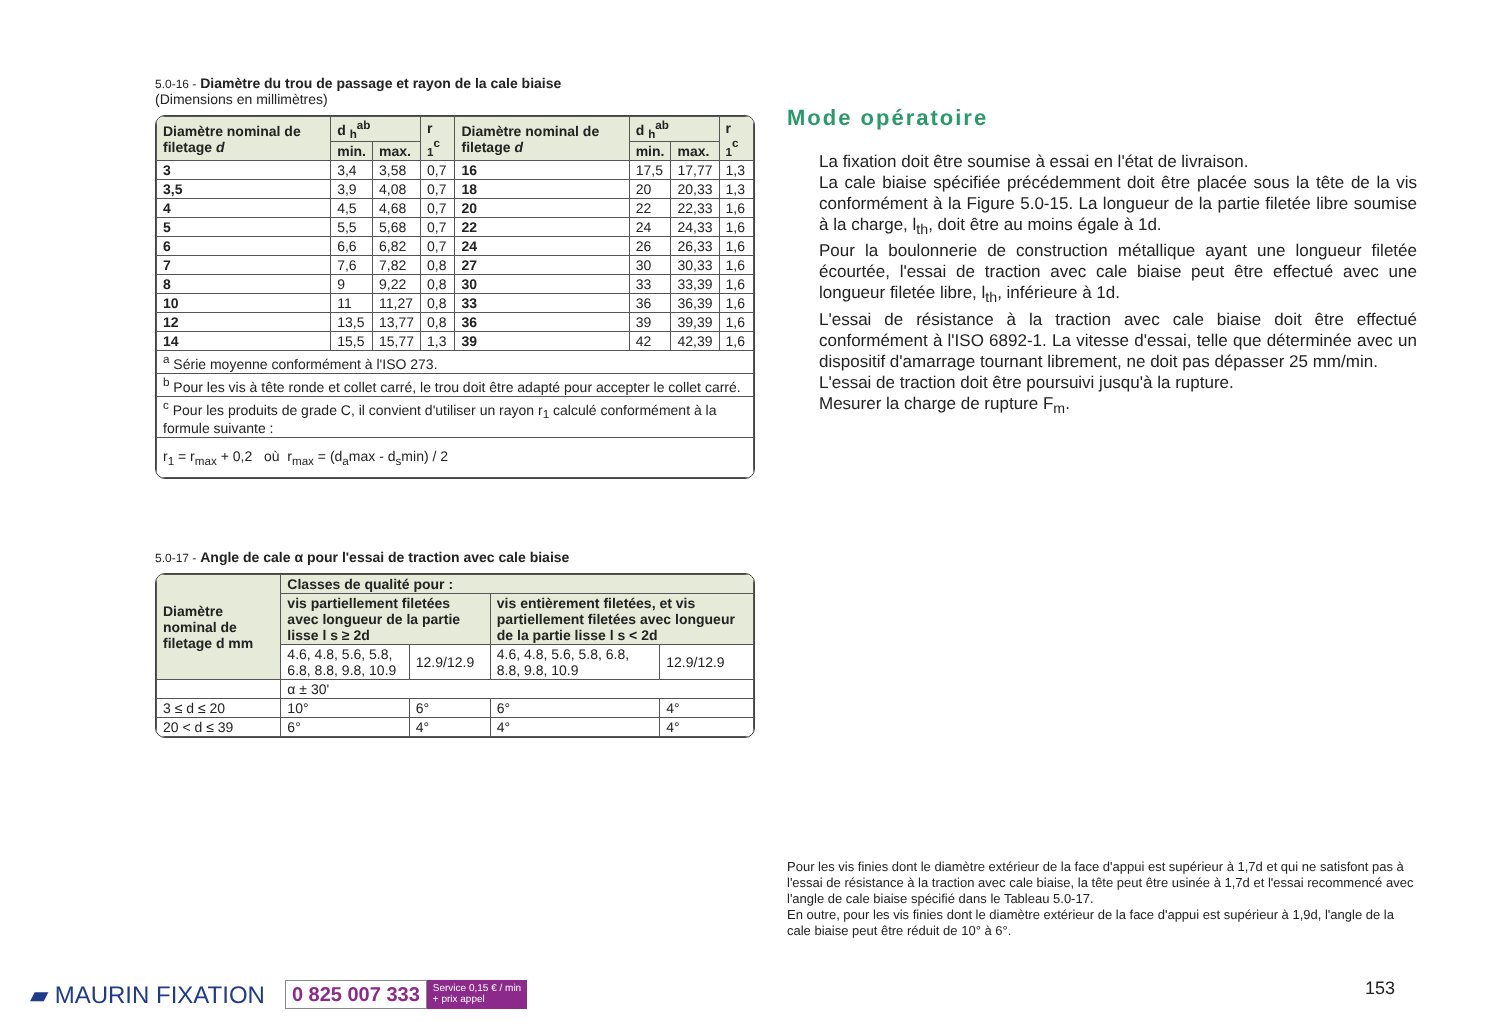5.0-16 - Diamètre du trou de passage et rayon de la cale biaise
(Dimensions en millimètres)
| Diamètre nominal de filetage d | d <sub>h</sub><sup>ab</sup> | | r <sub>1</sub><sup>c</sup> | Diamètre nominal de filetage d | d <sub>h</sub><sup>ab</sup> | | r <sub>1</sub><sup>c</sup> |
| --- | --- | --- | --- | --- | --- | --- | --- |
| | min. | max. | | | min. | max. | |
| 3 | 3,4 | 3,58 | 0,7 | 16 | 17,5 | 17,77 | 1,3 |
| 3,5 | 3,9 | 4,08 | 0,7 | 18 | 20 | 20,33 | 1,3 |
| 4 | 4,5 | 4,68 | 0,7 | 20 | 22 | 22,33 | 1,6 |
| 5 | 5,5 | 5,68 | 0,7 | 22 | 24 | 24,33 | 1,6 |
| 6 | 6,6 | 6,82 | 0,7 | 24 | 26 | 26,33 | 1,6 |
| 7 | 7,6 | 7,82 | 0,8 | 27 | 30 | 30,33 | 1,6 |
| 8 | 9 | 9,22 | 0,8 | 30 | 33 | 33,39 | 1,6 |
| 10 | 11 | 11,27 | 0,8 | 33 | 36 | 36,39 | 1,6 |
| 12 | 13,5 | 13,77 | 0,8 | 36 | 39 | 39,39 | 1,6 |
| 14 | 15,5 | 15,77 | 1,3 | 39 | 42 | 42,39 | 1,6 |
| <sup>a</sup> Série moyenne conformément à l'ISO 273. | | | | | | | |
| <sup>b</sup> Pour les vis à tête ronde et collet carré, le trou doit être adapté pour accepter le collet carré. | | | | | | | |
| <sup>c</sup> Pour les produits de grade C, il convient d'utiliser un rayon r<sub>1</sub> calculé conformément à la formule suivante : | | | | | | | |
| r<sub>1</sub> = r<sub>max</sub> + 0,2 où r<sub>max</sub> = (d<sub>a</sub>max - d<sub>s</sub>min) / 2 | | | | | | | |
5.0-17 - Angle de cale α pour l'essai de traction avec cale biaise
| Diamètre nominal de filetage d mm | Classes de qualité pour : | | | |
| --- | --- | --- | --- | --- |
| | vis partiellement filetées avec longueur de la partie lisse l s ≥ 2d | | vis entièrement filetées, et vis partiellement filetées avec longueur de la partie lisse l s < 2d | |
| | 4.6, 4.8, 5.6, 5.8, 6.8, 8.8, 9.8, 10.9 | 12.9/12.9 | 4.6, 4.8, 5.6, 5.8, 6.8, 8.8, 9.8, 10.9 | 12.9/12.9 |
| | α ± 30' | | | |
| 3 ≤ d ≤ 20 | 10° | 6° | 6° | 4° |
| 20 < d ≤ 39 | 6° | 4° | 4° | 4° |
Mode opératoire
La fixation doit être soumise à essai en l'état de livraison.
La cale biaise spécifiée précédemment doit être placée sous la tête de la vis conformément à la Figure 5.0-15. La longueur de la partie filetée libre soumise à la charge, l<sub>th</sub>, doit être au moins égale à 1d.
Pour la boulonnerie de construction métallique ayant une longueur filetée écourtée, l'essai de traction avec cale biaise peut être effectué avec une longueur filetée libre, l<sub>th</sub>, inférieure à 1d.
L'essai de résistance à la traction avec cale biaise doit être effectué conformément à l'ISO 6892-1. La vitesse d'essai, telle que déterminée avec un dispositif d'amarrage tournant librement, ne doit pas dépasser 25 mm/min.
L'essai de traction doit être poursuivi jusqu'à la rupture.
Mesurer la charge de rupture F<sub>m</sub>.
Pour les vis finies dont le diamètre extérieur de la face d'appui est supérieur à 1,7d et qui ne satisfont pas à l'essai de résistance à la traction avec cale biaise, la tête peut être usinée à 1,7d et l'essai recommencé avec l'angle de cale biaise spécifié dans le Tableau 5.0-17.
En outre, pour les vis finies dont le diamètre extérieur de la face d'appui est supérieur à 1,9d, l'angle de la cale biaise peut être réduit de 10° à 6°.
▰ MAURIN FIXATION
0 825 007 333 Service 0,15 € / min
+ prix appel
153